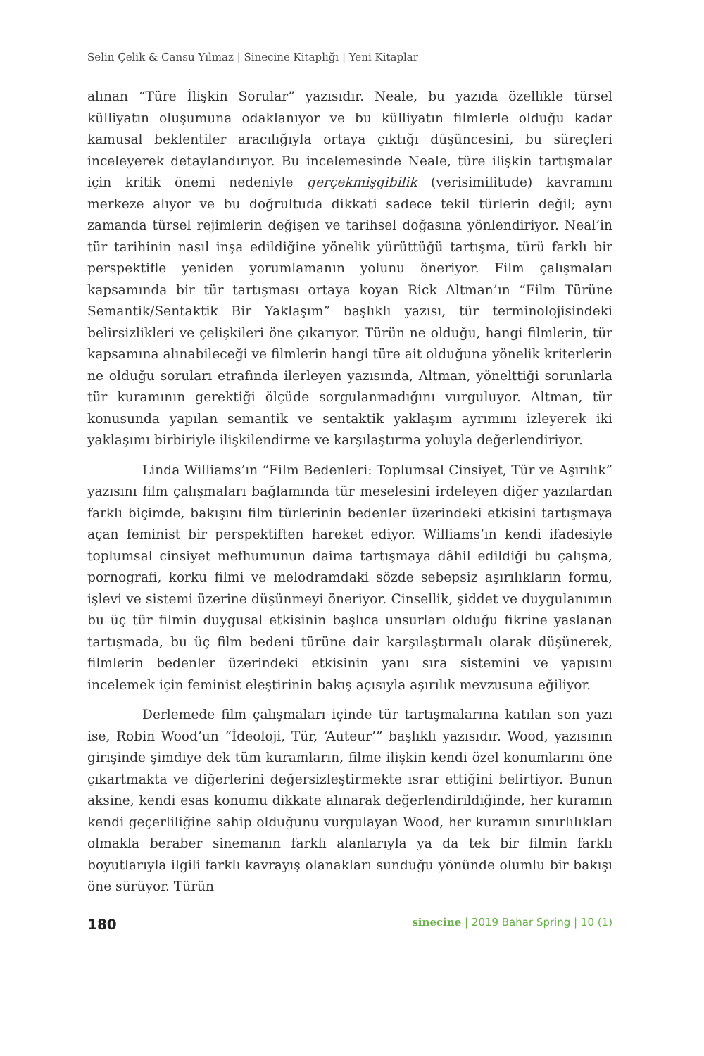Selin Çelik & Cansu Yılmaz | Sinecine Kitaplığı | Yeni Kitaplar
alınan “Türe İlişkin Sorular” yazısıdır. Neale, bu yazıda özellikle türsel külliyatın oluşumuna odaklanıyor ve bu külliyatın filmlerle olduğu kadar kamusal beklentiler aracılığıyla ortaya çıktığı düşüncesini, bu süreçleri inceleyerek detaylandırıyor. Bu incelemesinde Neale, türe ilişkin tartışmalar için kritik önemi nedeniyle gerçekmişgibilik (verisimilitude) kavramını merkeze alıyor ve bu doğrultuda dikkati sadece tekil türlerin değil; aynı zamanda türsel rejimlerin değişen ve tarihsel doğasına yönlendiriyor. Neal’in tür tarihinin nasıl inşa edildiğine yönelik yürüttüğü tartışma, türü farklı bir perspektifle yeniden yorumlamanın yolunu öneriyor. Film çalışmaları kapsamında bir tür tartışması ortaya koyan Rick Altman’ın “Film Türüne Semantik/Sentaktik Bir Yaklaşım” başlıklı yazısı, tür terminolojisindeki belirsizlikleri ve çelişkileri öne çıkarıyor. Türün ne olduğu, hangi filmlerin, tür kapsamına alınabileceği ve filmlerin hangi türe ait olduğuna yönelik kriterlerin ne olduğu soruları etrafında ilerleyen yazısında, Altman, yönelttiği sorunlarla tür kuramının gerektiği ölçüde sorgulanmadığını vurguluyor. Altman, tür konusunda yapılan semantik ve sentaktik yaklaşım ayrımını izleyerek iki yaklaşımı birbiriyle ilişkilendirme ve karşılaştırma yoluyla değerlendiriyor.
Linda Williams’ın “Film Bedenleri: Toplumsal Cinsiyet, Tür ve Aşırılık” yazısını film çalışmaları bağlamında tür meselesini irdeleyen diğer yazılardan farklı biçimde, bakışını film türlerinin bedenler üzerindeki etkisini tartışmaya açan feminist bir perspektiften hareket ediyor. Williams’ın kendi ifadesiyle toplumsal cinsiyet mefhumunun daima tartışmaya dâhil edildiği bu çalışma, pornografi, korku filmi ve melodramdaki sözde sebepsiz aşırılıkların formu, işlevi ve sistemi üzerine düşünmeyi öneriyor. Cinsellik, şiddet ve duygulanımın bu üç tür filmin duygusal etkisinin başlıca unsurları olduğu fikrine yaslanan tartışmada, bu üç film bedeni türüne dair karşılaştırmalı olarak düşünerek, filmlerin bedenler üzerindeki etkisinin yanı sıra sistemini ve yapısını incelemek için feminist eleştirinin bakış açısıyla aşırılık mevzusuna eğiliyor.
Derlemede film çalışmaları içinde tür tartışmalarına katılan son yazı ise, Robin Wood’un “İdeoloji, Tür, ‘Auteur’” başlıklı yazısıdır. Wood, yazısının girişinde şimdiye dek tüm kuramların, filme ilişkin kendi özel konumlarını öne çıkartmakta ve diğerlerini değersizleştirmekte ısrar ettiğini belirtiyor. Bunun aksine, kendi esas konumu dikkate alınarak değerlendirildiğinde, her kuramın kendi geçerliliğine sahip olduğunu vurgulayan Wood, her kuramın sınırlılıkları olmakla beraber sinemanın farklı alanlarıyla ya da tek bir filmin farklı boyutlarıyla ilgili farklı kavrayış olanakları sunduğu yönünde olumlu bir bakışı öne sürüyor. Türün
180 sinecine | 2019 Bahar Spring | 10 (1)